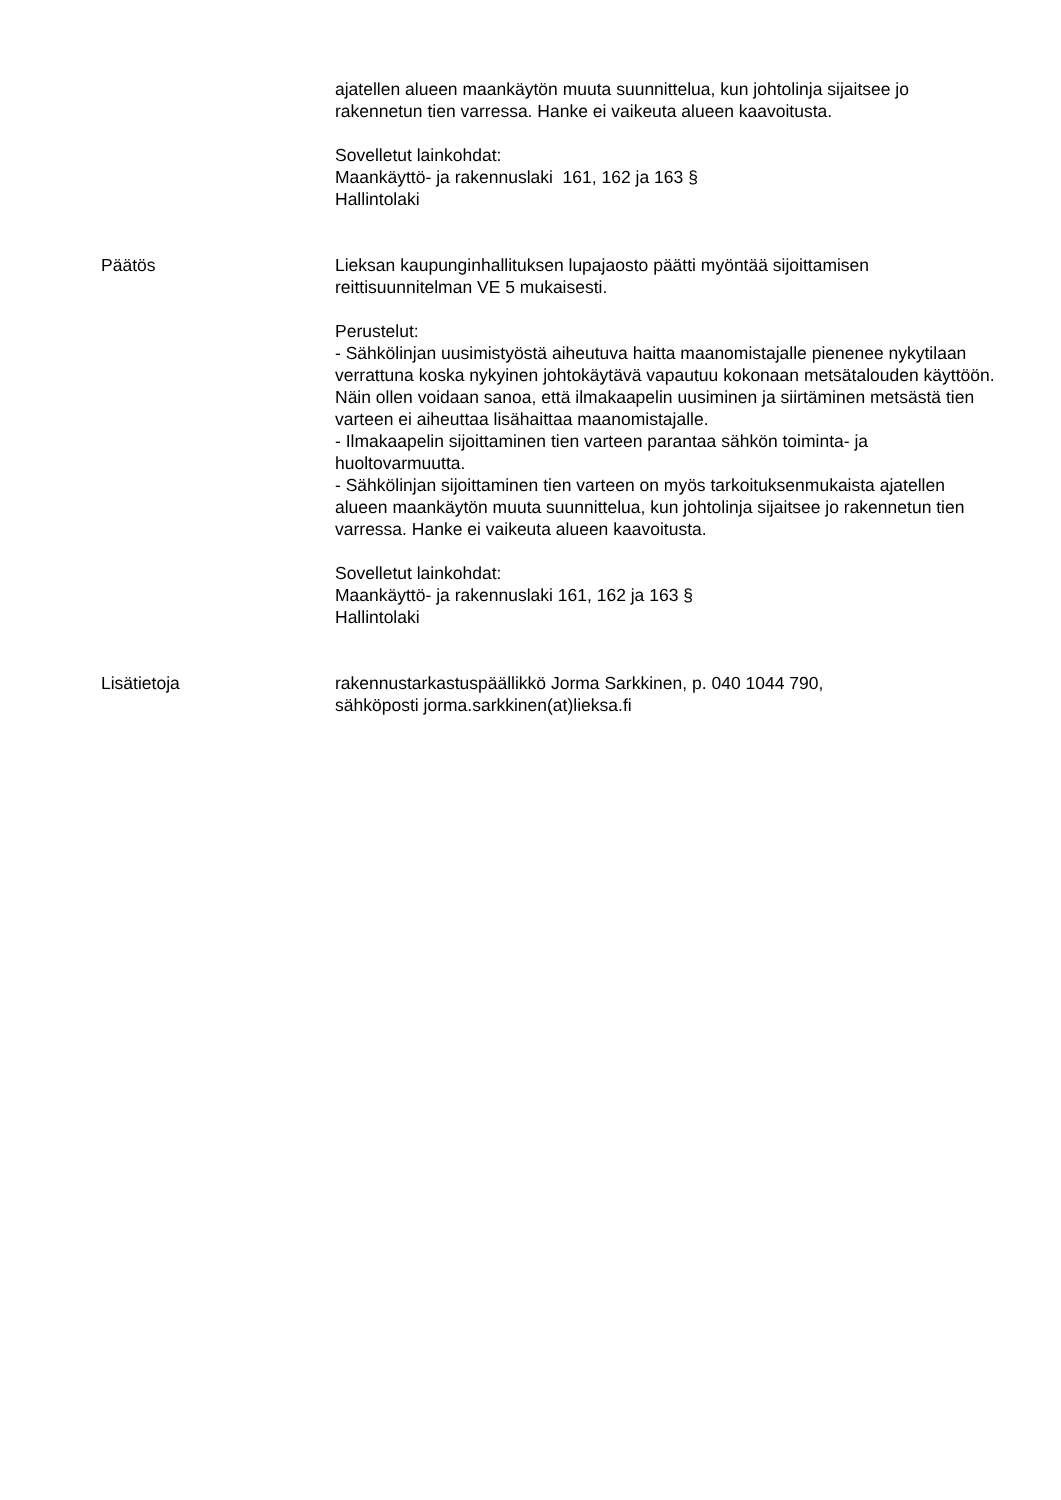ajatellen alueen maankäytön muuta suunnittelua, kun johtolinja sijaitsee jo rakennetun tien varressa. Hanke ei vaikeuta alueen kaavoitusta.
Sovelletut lainkohdat:
Maankäyttö- ja rakennuslaki 161, 162 ja 163 §
Hallintolaki
Päätös Lieksan kaupunginhallituksen lupajaosto päätti myöntää sijoittamisen reittisuunnitelman VE 5 mukaisesti.
Perustelut:
- Sähkölinjan uusimistyöstä aiheutuva haitta maanomistajalle pienenee nykytilaan verrattuna koska nykyinen johtokäytävä vapautuu kokonaan metsätalouden käyttöön. Näin ollen voidaan sanoa, että ilmakaapelin uusiminen ja siirtäminen metsästä tien varteen ei aiheuttaa lisähaittaa maanomistajalle.
- Ilmakaapelin sijoittaminen tien varteen parantaa sähkön toiminta- ja huoltovarmuutta.
- Sähkölinjan sijoittaminen tien varteen on myös tarkoituksenmukaista ajatellen alueen maankäytön muuta suunnittelua, kun johtolinja sijaitsee jo rakennetun tien varressa. Hanke ei vaikeuta alueen kaavoitusta.
Sovelletut lainkohdat:
Maankäyttö- ja rakennuslaki 161, 162 ja 163 §
Hallintolaki
Lisätietoja rakennustarkastuspäällikkö Jorma Sarkkinen, p. 040 1044 790,
sähköposti jorma.sarkkinen(at)lieksa.fi